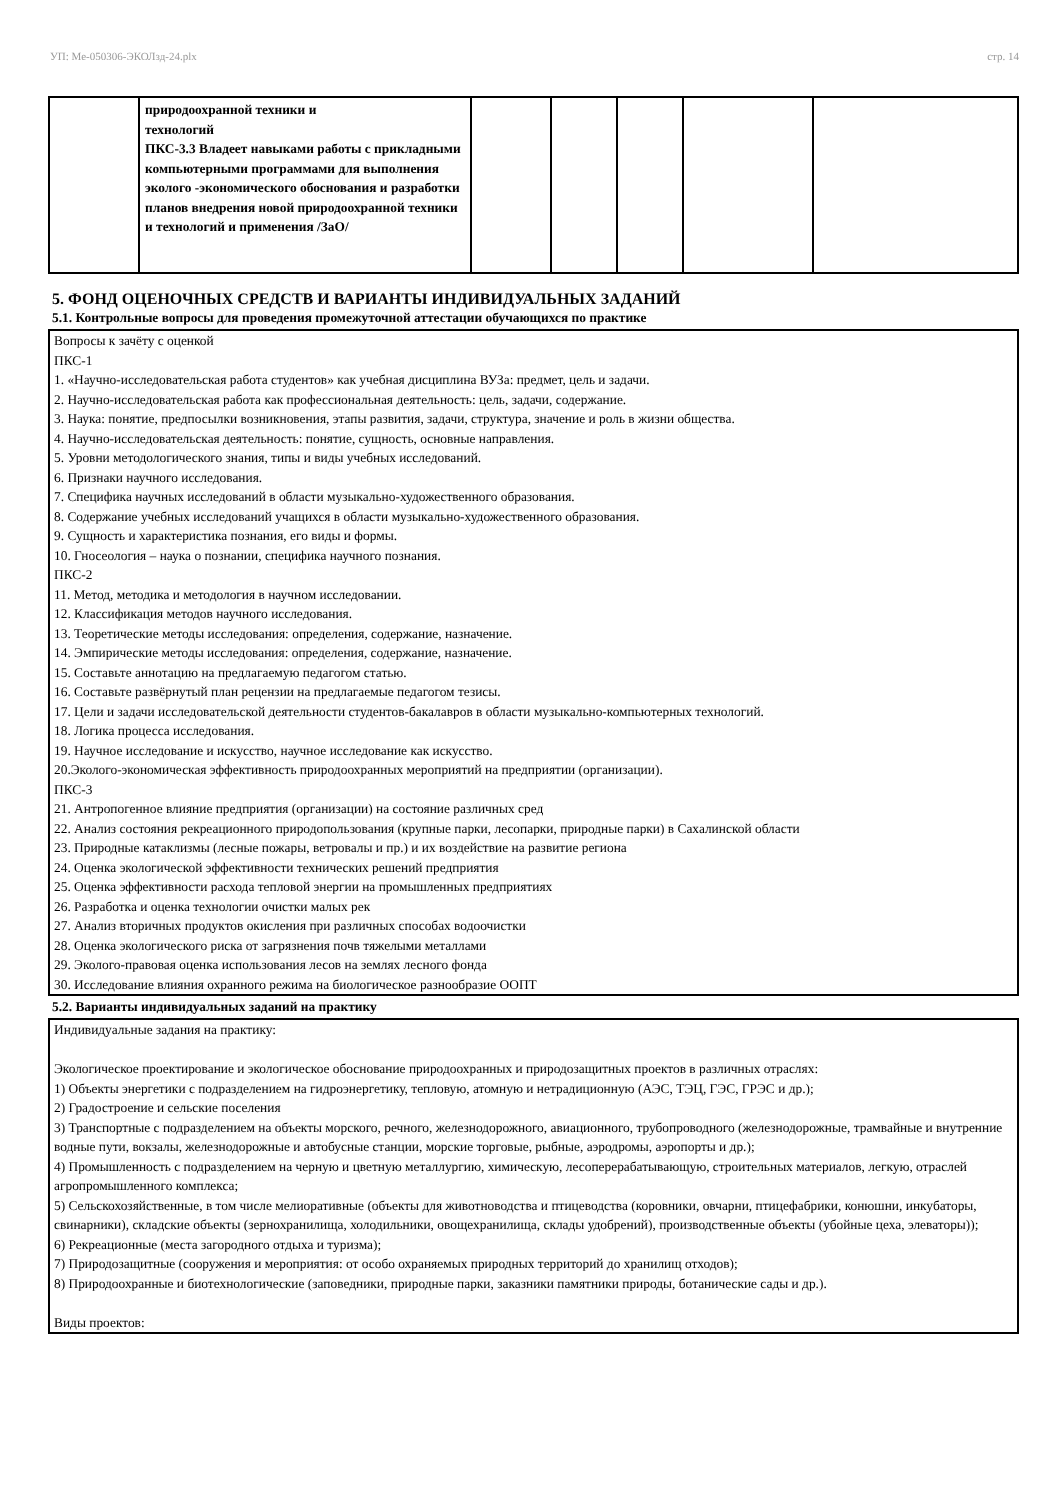УП: Ме-050306-ЭКОЛзд-24.plx стр. 14
| | природоохранной техники и технологий ПКС-3.3 Владеет навыками работы с прикладными компьютерными программами для выполнения эколого -экономического обоснования и разработки планов внедрения новой природоохранной техники и технологий и применения /ЗаО/ | | | | | |
5. ФОНД ОЦЕНОЧНЫХ СРЕДСТВ И ВАРИАНТЫ ИНДИВИДУАЛЬНЫХ ЗАДАНИЙ
5.1. Контрольные вопросы для проведения промежуточной аттестации обучающихся по практике
Вопросы к зачёту с оценкой
ПКС-1
1. «Научно-исследовательская работа студентов» как учебная дисциплина ВУЗа: предмет, цель и задачи.
2. Научно-исследовательская работа как профессиональная деятельность: цель, задачи, содержание.
3. Наука: понятие, предпосылки возникновения, этапы развития, задачи, структура, значение и роль в жизни общества.
4. Научно-исследовательская деятельность: понятие, сущность, основные направления.
5. Уровни методологического знания, типы и виды учебных исследований.
6. Признаки научного исследования.
7. Специфика научных исследований в области музыкально-художественного образования.
8. Содержание учебных исследований учащихся в области музыкально-художественного образования.
9. Сущность и характеристика познания, его виды и формы.
10. Гносеология – наука о познании, специфика научного познания.
ПКС-2
11. Метод, методика и методология в научном исследовании.
12. Классификация методов научного исследования.
13. Теоретические методы исследования: определения, содержание, назначение.
14. Эмпирические методы исследования: определения, содержание, назначение.
15. Составьте аннотацию на предлагаемую педагогом статью.
16. Составьте развёрнутый план рецензии на предлагаемые педагогом тезисы.
17. Цели и задачи исследовательской деятельности студентов-бакалавров в области музыкально-компьютерных технологий.
18. Логика процесса исследования.
19. Научное исследование и искусство, научное исследование как искусство.
20.Эколого-экономическая эффективность природоохранных мероприятий на предприятии (организации).
ПКС-3
21. Антропогенное влияние предприятия (организации) на состояние различных сред
22. Анализ состояния рекреационного природопользования (крупные парки, лесопарки, природные парки) в Сахалинской области
23. Природные катаклизмы (лесные пожары, ветровалы и пр.) и их воздействие на развитие региона
24. Оценка экологической эффективности технических решений предприятия
25. Оценка эффективности расхода тепловой энергии на промышленных предприятиях
26. Разработка и оценка технологии очистки малых рек
27. Анализ вторичных продуктов окисления при различных способах водоочистки
28. Оценка экологического риска от загрязнения почв тяжелыми металлами
29. Эколого-правовая оценка использования лесов на землях лесного фонда
30. Исследование влияния охранного режима на биологическое разнообразие ООПТ
5.2. Варианты индивидуальных заданий на практику
Индивидуальные задания на практику:
Экологическое проектирование и экологическое обоснование природоохранных и природозащитных проектов в различных отраслях:
1) Объекты энергетики с подразделением на гидроэнергетику, тепловую, атомную и нетрадиционную (АЭС, ТЭЦ, ГЭС, ГРЭС и др.);
2) Градостроение и сельские поселения
3) Транспортные с подразделением на объекты морского, речного, железнодорожного, авиационного, трубопроводного (железнодорожные, трамвайные и внутренние водные пути, вокзалы, железнодорожные и автобусные станции, морские торговые, рыбные, аэродромы, аэропорты и др.);
4) Промышленность с подразделением на черную и цветную металлургию, химическую, лесоперерабатывающую, строительных материалов, легкую, отраслей агропромышленного комплекса;
5) Сельскохозяйственные, в том числе мелиоративные (объекты для животноводства и птицеводства (коровники, овчарни, птицефабрики, конюшни, инкубаторы, свинарники), складские объекты (зернохранилища, холодильники, овощехранилища, склады удобрений), производственные объекты (убойные цеха, элеваторы));
6) Рекреационные (места загородного отдыха и туризма);
7) Природозащитные (сооружения и мероприятия: от особо охраняемых природных территорий до хранилищ отходов);
8) Природоохранные и биотехнологические (заповедники, природные парки, заказники памятники природы, ботанические сады и др.).
Виды проектов: